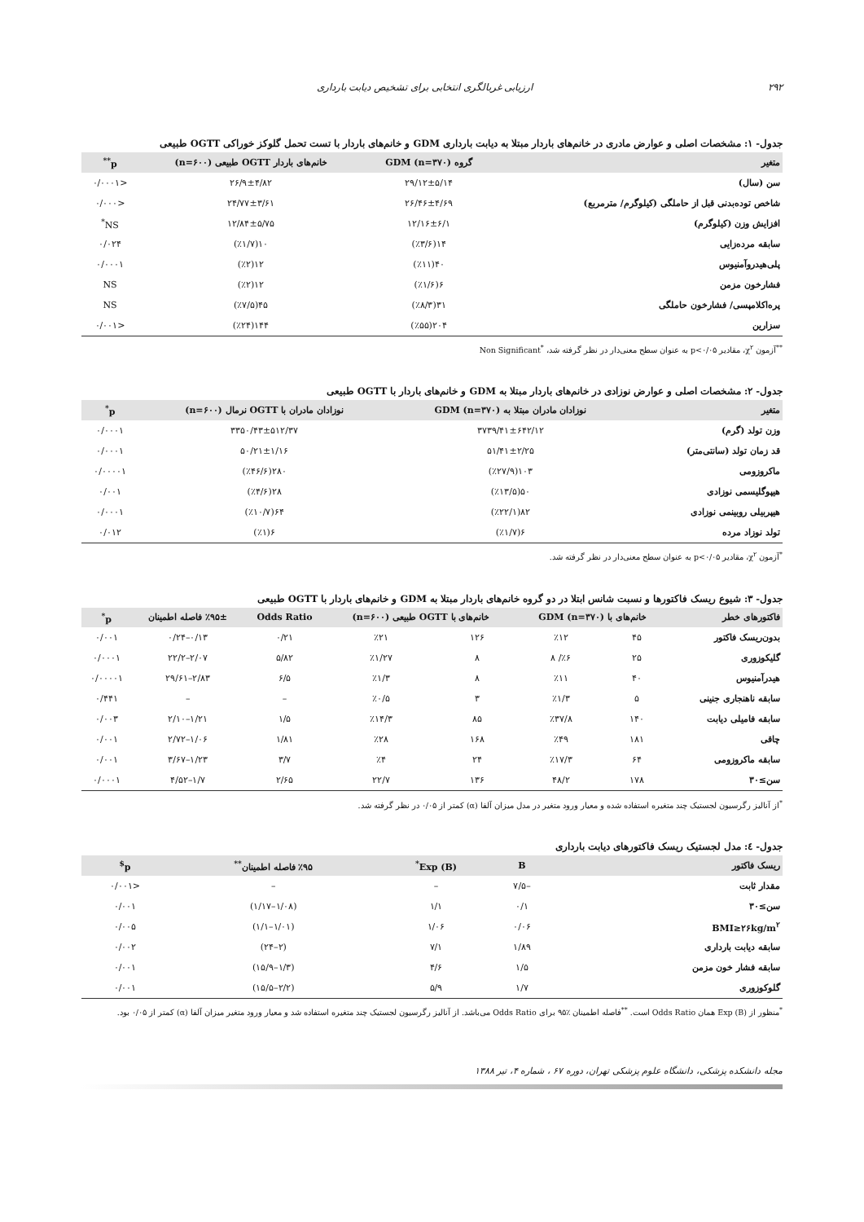۲۹۲ ارزیابی غربالگری انتخابی برای تشخیص دیابت بارداری
جدول- ۱: مشخصات اصلی و عوارض مادری در خانم‌های باردار مبتلا به دیابت بارداری GDM و خانم‌های باردار با تست تحمل گلوکز خوراکی OGTT طبیعی
| متغیر | گروه GDM (n=۳۷۰) | خانم‌های باردار OGTT طبیعی (n=۶۰۰) | p<sup>**</sup> |
| --- | --- | --- | --- |
| سن (سال) | ۲۹/۱۲±۵/۱۴ | ۲۶/۹±۴/۸۲ | <۰/۰۰۰۱ |
| شاخص توده‌بدنی قبل از حاملگی (کیلوگرم/ مترمربع) | ۲۶/۴۶±۴/۶۹ | ۲۴/۷۷±۳/۶۱ | <۰/۰۰۰ |
| افزایش وزن (کیلوگرم) | ۱۲/۱۶±۶/۱ | ۱۲/۸۴±۵/۷۵ | NS<sup>*</sup> |
| سابقه مرده‌زایی | ۱۴(٪۳/۶) | ۱۰(٪۱/۷) | ۰/۰۲۴ |
| پلی‌هیدروآمنیوس | ۴۰(٪۱۱) | ۱۲(٪۲) | ۰/۰۰۰۱ |
| فشارخون مزمن | ۶(٪۱/۶) | ۱۲(٪۲) | NS |
| پره‌اکلامپسی/ فشارخون حاملگی | ۳۱(٪۸/۳) | ۴۵(٪۷/۵) | NS |
| سزارین | ۲۰۴(٪۵۵) | ۱۴۴(٪۲۴) | <۰/۰۰۱ |
<sup>**</sup> آزمون χ<sup>۲</sup>، مقادیر p<۰/۰۵ به عنوان سطح معنی‌دار در نظر گرفته شد، <sup>*</sup>Non Significant
جدول- ۲: مشخصات اصلی و عوارض نوزادی در خانم‌های باردار مبتلا به GDM و خانم‌های باردار با OGTT طبیعی
| متغیر | نوزادان مادران مبتلا به GDM (n=۳۷۰) | نوزادان مادران با OGTT نرمال (n=۶۰۰) | p<sup>*</sup> |
| --- | --- | --- | --- |
| وزن تولد (گرم) | ۳۷۳۹/۴۱±۶۴۲/۱۲ | ۳۳۵۰/۴۳±۵۱۲/۳۷ | ۰/۰۰۰۱ |
| قد زمان تولد (سانتی‌متر) | ۵۱/۴۱±۲/۲۵ | ۵۰/۲۱±۱/۱۶ | ۰/۰۰۰۱ |
| ماکروزومی | ۱۰۳(٪۲۷/۹) | ۲۸۰(٪۴۶/۶) | ۰/۰۰۰۰۱ |
| هیپوگلیسمی نوزادی | ۵۰(٪۱۳/۵) | ۲۸(٪۴/۶) | ۰/۰۰۱ |
| هیپربیلی روبینمی نوزادی | ۸۲(٪۲۲/۱) | ۶۴(٪۱۰/۷) | ۰/۰۰۰۱ |
| تولد نوزاد مرده | ۶(٪۱/۷) | ۶(٪۱) | ۰/۰۱۲ |
<sup>*</sup> آزمون χ<sup>۲</sup>، مقادیر p<۰/۰۵ به عنوان سطح معنی‌دار در نظر گرفته شد.
جدول- ۳: شیوع ریسک فاکتورها و نسبت شانس ابتلا در دو گروه خانم‌های باردار مبتلا به GDM و خانم‌های باردار با OGTT طبیعی
| فاکتورهای خطر | خانم‌های با GDM (n=۳۷۰) | | خانم‌های با OGTT طبیعی (n=۶۰۰) | | Odds Ratio | ٪۹۵± فاصله اطمینان | p<sup>*</sup> |
| --- | --- | --- | --- | --- | --- | --- | --- |
| بدون‌ریسک فاکتور | ۴۵ | ٪۱۲ | ۱۲۶ | ٪۲۱ | ۰/۲۱ | ۰/۱۳–۰/۲۴ | ۰/۰۰۱ |
| گلیکوزوری | ۲۵ | ٪۶/ ۸ | ۸ | ٪۱/۲۷ | ۵/۸۲ | ۲/۰۷–۲۲/۲ | ۰/۰۰۰۱ |
| هیدرآمنیوس | ۴۰ | ٪۱۱ | ۸ | ٪۱/۳ | ۶/۵ | ۲/۸۳–۲۹/۶۱ | ۰/۰۰۰۰۱ |
| سابقه ناهنجاری جنینی | ۵ | ٪۱/۳ | ۳ | ٪۰/۵ | – | – | ۰/۴۴۱ |
| سابقه فامیلی دیابت | ۱۴۰ | ٪۳۷/۸ | ۸۵ | ٪۱۴/۳ | ۱/۵ | ۱/۲۱–۲/۱۰ | ۰/۰۰۳ |
| چاقی | ۱۸۱ | ٪۴۹ | ۱۶۸ | ٪۲۸ | ۱/۸۱ | ۱/۰۶–۲/۷۲ | ۰/۰۰۱ |
| سابقه ماکروزومی | ۶۴ | ٪۱۷/۳ | ۲۴ | ٪۴ | ۳/۷ | ۱/۲۳–۳/۶۷ | ۰/۰۰۱ |
| سن≥۳۰ | ۱۷۸ | ۴۸/۲ | ۱۳۶ | ۲۲/۷ | ۲/۶۵ | ۱/۷–۴/۵۲ | ۰/۰۰۰۱ |
<sup>*</sup> از آنالیز رگرسیون لجستیک چند متغیره استفاده شده و معیار ورود متغیر در مدل میزان آلفا (α) کمتر از ۰/۰۵ در نظر گرفته شد.
جدول- ٤: مدل لجستیک ریسک فاکتورهای دیابت بارداری
| ریسک فاکتور | B | Exp (B)<sup>*</sup> | ٪۹۵ فاصله اطمینان<sup>**</sup> | p<sup>$</sup> |
| --- | --- | --- | --- | --- |
| مقدار ثابت | –۷/۵ | – | – | <۰/۰۰۱ |
| سن≥۳۰ | ۰/۱ | ۱/۱ | (۱/۰۸–۱/۱۷) | ۰/۰۰۱ |
| BMI≥۲۶kg/m<sup>۲</sup> | ۰/۰۶ | ۱/۰۶ | (۱/۰۱–۱/۱) | ۰/۰۰۵ |
| سابقه دیابت بارداری | ۱/۸۹ | ۷/۱ | (۲–۲۴) | ۰/۰۰۲ |
| سابقه فشار خون مزمن | ۱/۵ | ۴/۶ | (۱/۳–۱۵/۹) | ۰/۰۰۱ |
| گلوکوزوری | ۱/۷ | ۵/۹ | (۲/۲–۱۵/۵) | ۰/۰۰۱ |
<sup>*</sup> منظور از Exp (B) همان Odds Ratio است. <sup>**</sup>فاصله اطمینان ٪۹۵ برای Odds Ratio می‌باشد. از آنالیز رگرسیون لجستیک چند متغیره استفاده شد و معیار ورود متغیر میزان آلفا (α) کمتر از ۰/۰۵ بود.
مجله دانشکده پزشکی، دانشگاه علوم پزشکی تهران، دوره ۶۷ ، شماره ۴، تیر ۱۳۸۸